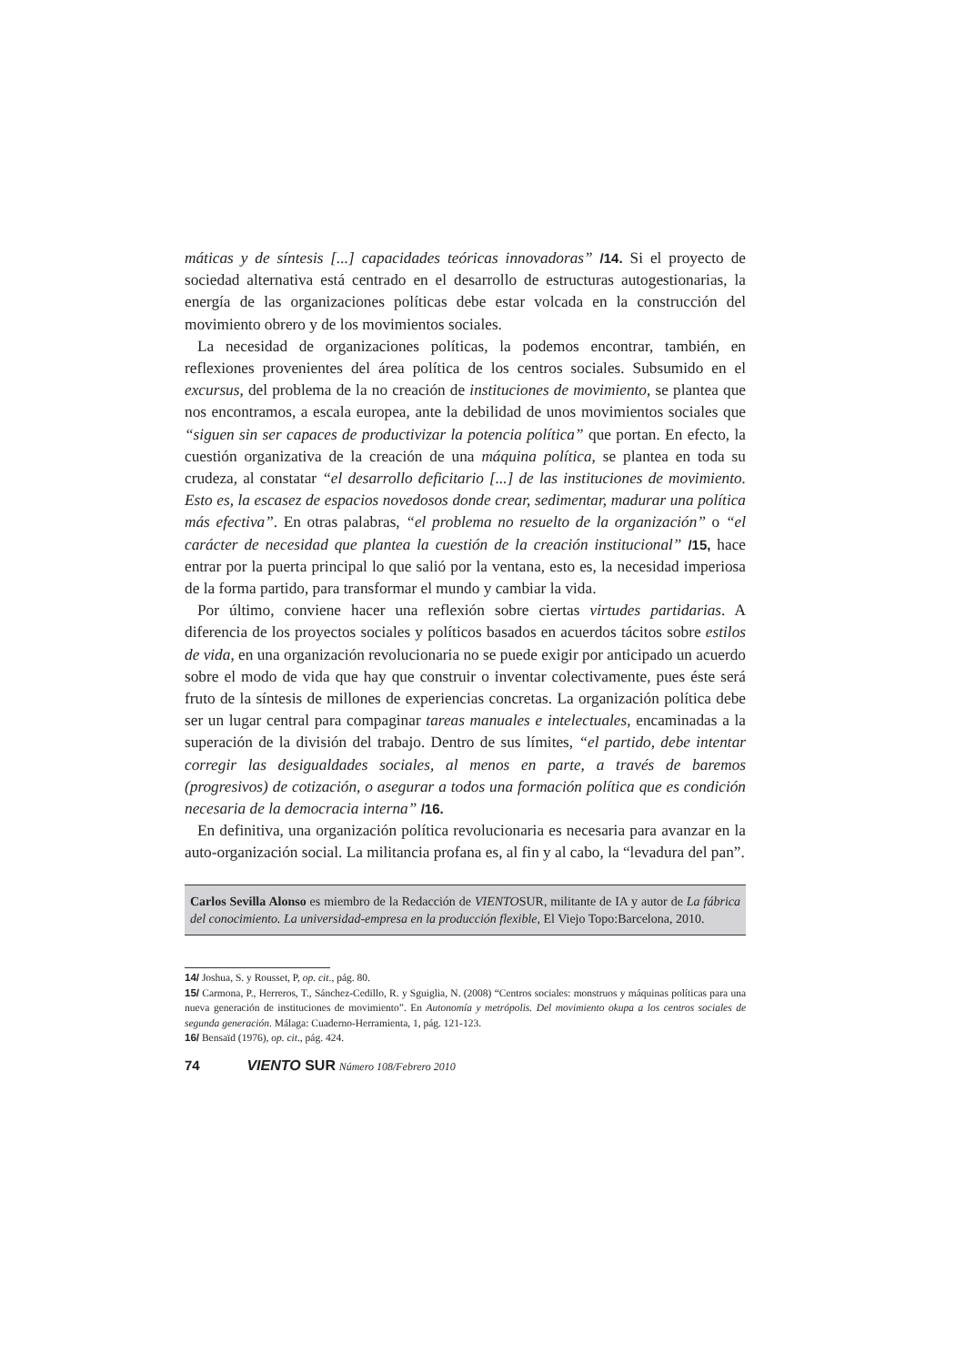máticas y de síntesis [...] capacidades teóricas innovadoras” /14. Si el proyecto de sociedad alternativa está centrado en el desarrollo de estructuras autogestionarias, la energía de las organizaciones políticas debe estar volcada en la construcción del movimiento obrero y de los movimientos sociales.
La necesidad de organizaciones políticas, la podemos encontrar, también, en reflexiones provenientes del área política de los centros sociales. Subsumido en el excursus, del problema de la no creación de instituciones de movimiento, se plantea que nos encontramos, a escala europea, ante la debilidad de unos movimientos sociales que “siguen sin ser capaces de productivizar la potencia política” que portan. En efecto, la cuestión organizativa de la creación de una máquina política, se plantea en toda su crudeza, al constatar “el desarrollo deficitario [...] de las instituciones de movimiento. Esto es, la escasez de espacios novedosos donde crear, sedimentar, madurar una política más efectiva”. En otras palabras, “el problema no resuelto de la organización” o “el carácter de necesidad que plantea la cuestión de la creación institucional” /15, hace entrar por la puerta principal lo que salió por la ventana, esto es, la necesidad imperiosa de la forma partido, para transformar el mundo y cambiar la vida.
Por último, conviene hacer una reflexión sobre ciertas virtudes partidarias. A diferencia de los proyectos sociales y políticos basados en acuerdos tácitos sobre estilos de vida, en una organización revolucionaria no se puede exigir por anticipado un acuerdo sobre el modo de vida que hay que construir o inventar colectivamente, pues éste será fruto de la síntesis de millones de experiencias concretas. La organización política debe ser un lugar central para compaginar tareas manuales e intelectuales, encaminadas a la superación de la división del trabajo. Dentro de sus límites, “el partido, debe intentar corregir las desigualdades sociales, al menos en parte, a través de baremos (progresivos) de cotización, o asegurar a todos una formación política que es condición necesaria de la democracia interna” /16.
En definitiva, una organización política revolucionaria es necesaria para avanzar en la auto-organización social. La militancia profana es, al fin y al cabo, la “levadura del pan”.
Carlos Sevilla Alonso es miembro de la Redacción de VIENTOSUR, militante de IA y autor de La fábrica del conocimiento. La universidad-empresa en la producción flexible, El Viejo Topo:Barcelona, 2010.
14/ Joshua, S. y Rousset, P, op. cit., pág. 80.
15/ Carmona, P., Herreros, T., Sánchez-Cedillo, R. y Sguiglia, N. (2008) “Centros sociales: monstruos y máquinas políticas para una nueva generación de instituciones de movimiento”. En Autonomía y metrópolis. Del movimiento okupa a los centros sociales de segunda generación. Málaga: Cuaderno-Herramienta, 1, pág. 121-123.
16/ Bensaïd (1976), op. cit., pág. 424.
74 VIENTO SUR Número 108/Febrero 2010